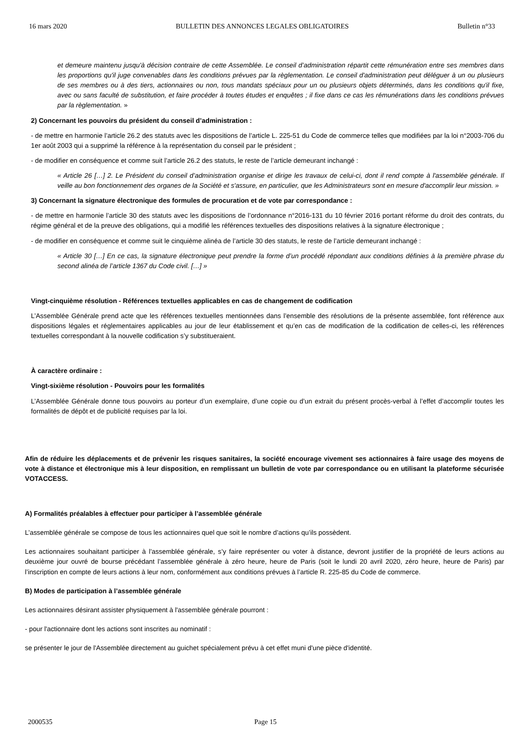16 mars 2020 BULLETIN DES ANNONCES LEGALES OBLIGATOIRES Bulletin n°33
et demeure maintenu jusqu'à décision contraire de cette Assemblée. Le conseil d’administration répartit cette rémunération entre ses membres dans les proportions qu'il juge convenables dans les conditions prévues par la règlementation. Le conseil d'administration peut déléguer à un ou plusieurs de ses membres ou à des tiers, actionnaires ou non, tous mandats spéciaux pour un ou plusieurs objets déterminés, dans les conditions qu'il fixe, avec ou sans faculté de substitution, et faire procéder à toutes études et enquêtes ; il fixe dans ce cas les rémunérations dans les conditions prévues par la règlementation. »
2) Concernant les pouvoirs du président du conseil d’administration :
- de mettre en harmonie l’article 26.2 des statuts avec les dispositions de l’article L. 225-51 du Code de commerce telles que modifiées par la loi n°2003-706 du 1er août 2003 qui a supprimé la référence à la représentation du conseil par le président ;
- de modifier en conséquence et comme suit l’article 26.2 des statuts, le reste de l’article demeurant inchangé :
« Article 26 […] 2. Le Président du conseil d’administration organise et dirige les travaux de celui-ci, dont il rend compte à l'assemblée générale. Il veille au bon fonctionnement des organes de la Société et s'assure, en particulier, que les Administrateurs sont en mesure d'accomplir leur mission. »
3) Concernant la signature électronique des formules de procuration et de vote par correspondance :
- de mettre en harmonie l’article 30 des statuts avec les dispositions de l’ordonnance n°2016-131 du 10 février 2016 portant réforme du droit des contrats, du régime général et de la preuve des obligations, qui a modifié les références textuelles des dispositions relatives à la signature électronique ;
- de modifier en conséquence et comme suit le cinquième alinéa de l’article 30 des statuts, le reste de l’article demeurant inchangé :
« Article 30 […] En ce cas, la signature électronique peut prendre la forme d’un procédé répondant aux conditions définies à la première phrase du second alinéa de l’article 1367 du Code civil. […] »
Vingt-cinquième résolution - Références textuelles applicables en cas de changement de codification
L’Assemblée Générale prend acte que les références textuelles mentionnées dans l’ensemble des résolutions de la présente assemblée, font référence aux dispositions légales et réglementaires applicables au jour de leur établissement et qu’en cas de modification de la codification de celles-ci, les références textuelles correspondant à la nouvelle codification s’y substitueraient.
À caractère ordinaire :
Vingt-sixième résolution - Pouvoirs pour les formalités
L’Assemblée Générale donne tous pouvoirs au porteur d’un exemplaire, d’une copie ou d’un extrait du présent procès-verbal à l’effet d’accomplir toutes les formalités de dépôt et de publicité requises par la loi.
Afin de réduire les déplacements et de prévenir les risques sanitaires, la société encourage vivement ses actionnaires à faire usage des moyens de vote à distance et électronique mis à leur disposition, en remplissant un bulletin de vote par correspondance ou en utilisant la plateforme sécurisée VOTACCESS.
A) Formalités préalables à effectuer pour participer à l’assemblée générale
L’assemblée générale se compose de tous les actionnaires quel que soit le nombre d’actions qu’ils possèdent.
Les actionnaires souhaitant participer à l’assemblée générale, s’y faire représenter ou voter à distance, devront justifier de la propriété de leurs actions au deuxième jour ouvré de bourse précédant l’assemblée générale à zéro heure, heure de Paris (soit le lundi 20 avril 2020, zéro heure, heure de Paris) par l’inscription en compte de leurs actions à leur nom, conformément aux conditions prévues à l’article R. 225-85 du Code de commerce.
B) Modes de participation à l’assemblée générale
Les actionnaires désirant assister physiquement à l'assemblée générale pourront :
- pour l'actionnaire dont les actions sont inscrites au nominatif :
se présenter le jour de l'Assemblée directement au guichet spécialement prévu à cet effet muni d'une pièce d'identité.
2000535 Page 15